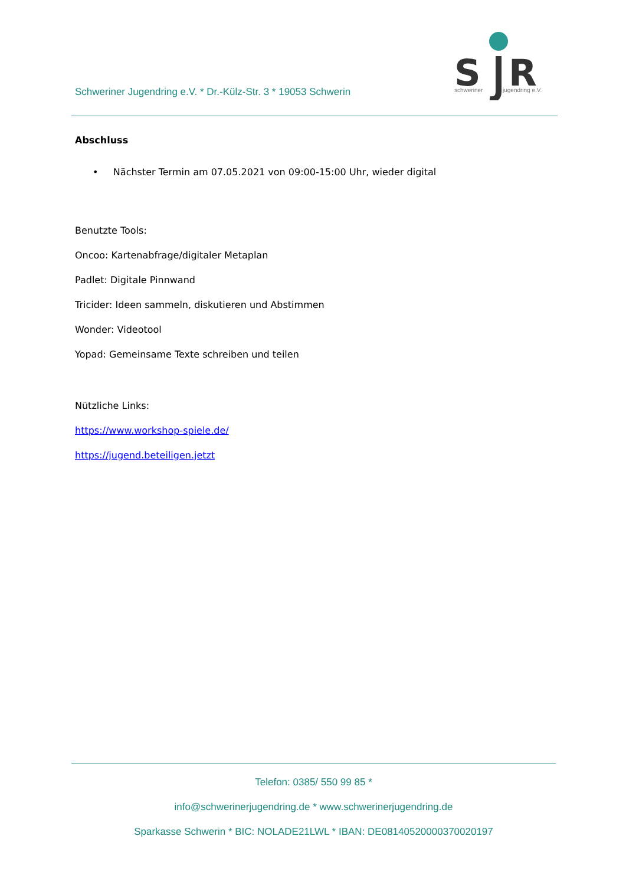Schweriner Jugendring e.V. * Dr.-Külz-Str. 3 * 19053 Schwerin
S
R
schweriner
jugendring e.V.
Abschluss
• Nächster Termin am 07.05.2021 von 09:00-15:00 Uhr, wieder digital
Benutzte Tools:
Oncoo: Kartenabfrage/digitaler Metaplan
Padlet: Digitale Pinnwand
Tricider: Ideen sammeln, diskutieren und Abstimmen
Wonder: Videotool
Yopad: Gemeinsame Texte schreiben und teilen
Nützliche Links:
https://www.workshop-spiele.de/
https://jugend.beteiligen.jetzt
Telefon: 0385/ 550 99 85 *
info@schwerinerjugendring.de * www.schwerinerjugendring.de
Sparkasse Schwerin * BIC: NOLADE21LWL * IBAN: DE08140520000370020197